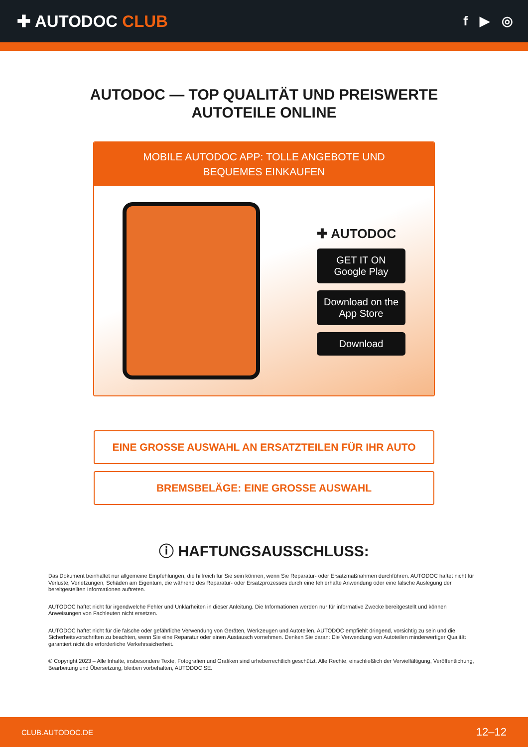✚ AUTODOC CLUB
f ▶ ◎
AUTODOC — TOP QUALITÄT UND PREISWERTE
AUTOTEILE ONLINE
MOBILE AUTODOC APP: TOLLE ANGEBOTE UND BEQUEMES EINKAUFEN
✚ AUTODOC
GET IT ON Google Play
Download on the App Store
Download
EINE GROSSE AUSWAHL AN ERSATZTEILEN FÜR IHR AUTO
BREMSBELÄGE: EINE GROSSE AUSWAHL
ⓘ HAFTUNGSAUSSCHLUSS:
Das Dokument beinhaltet nur allgemeine Empfehlungen, die hilfreich für Sie sein können, wenn Sie Reparatur- oder Ersatzmaßnahmen durchführen. AUTODOC haftet nicht für Verluste, Verletzungen, Schäden am Eigentum, die während des Reparatur- oder Ersatzprozesses durch eine fehlerhafte Anwendung oder eine falsche Auslegung der bereitgestellten Informationen auftreten.
AUTODOC haftet nicht für irgendwelche Fehler und Unklarheiten in dieser Anleitung. Die Informationen werden nur für informative Zwecke bereitgestellt und können Anweisungen von Fachleuten nicht ersetzen.
AUTODOC haftet nicht für die falsche oder gefährliche Verwendung von Geräten, Werkzeugen und Autoteilen. AUTODOC empfiehlt dringend, vorsichtig zu sein und die Sicherheitsvorschriften zu beachten, wenn Sie eine Reparatur oder einen Austausch vornehmen. Denken Sie daran: Die Verwendung von Autoteilen minderwertiger Qualität garantiert nicht die erforderliche Verkehrssicherheit.
© Copyright 2023 – Alle Inhalte, insbesondere Texte, Fotografien und Grafiken sind urheberrechtlich geschützt. Alle Rechte, einschließlich der Vervielfältigung, Veröffentlichung, Bearbeitung und Übersetzung, bleiben vorbehalten, AUTODOC SE.
CLUB.AUTODOC.DE 12–12